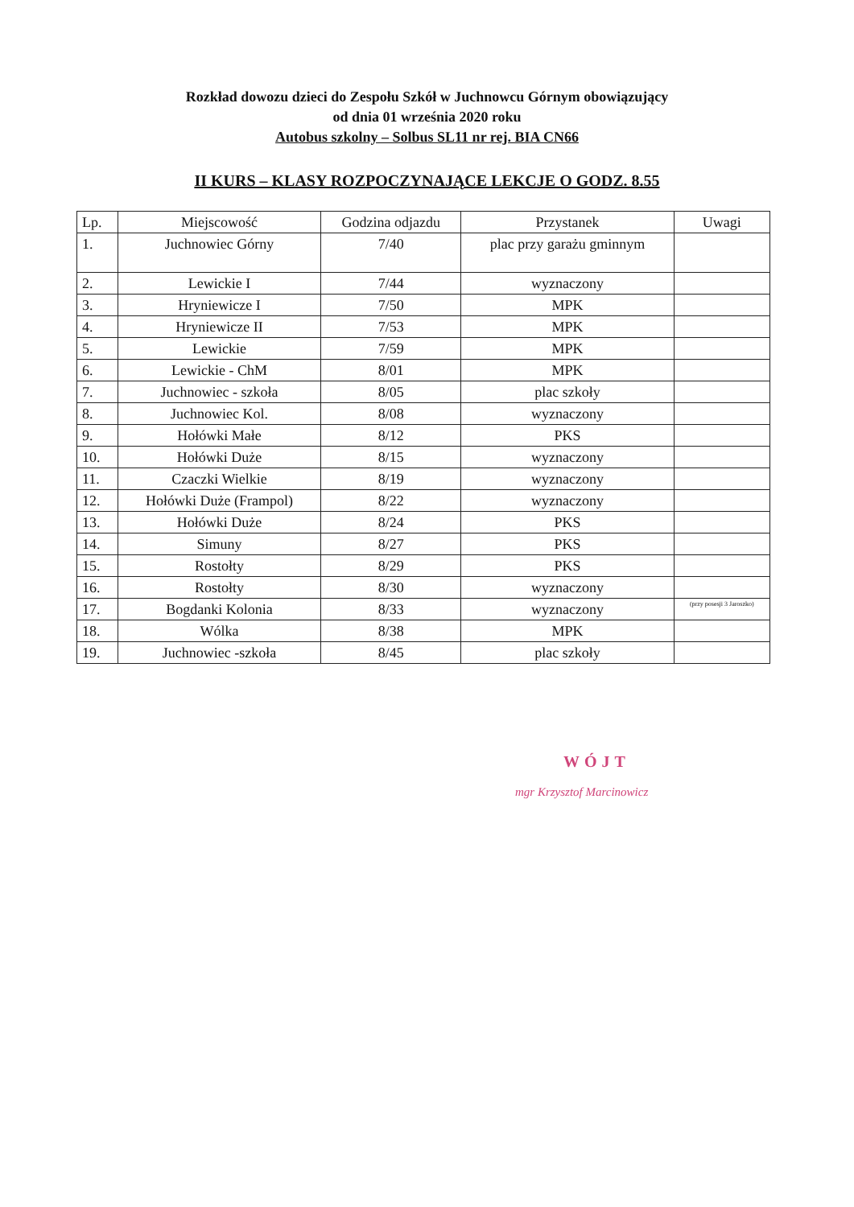Rozkład dowozu dzieci do Zespołu Szkół w Juchnowcu Górnym obowiązujący
od dnia 01 września 2020 roku
Autobus szkolny – Solbus SL11 nr rej. BIA CN66
II KURS – KLASY ROZPOCZYNAJĄCE LEKCJE O GODZ. 8.55
| Lp. | Miejscowość | Godzina odjazdu | Przystanek | Uwagi |
| --- | --- | --- | --- | --- |
| 1. | Juchnowiec Górny | 7/40 | plac przy garażu gminnym | |
| 2. | Lewickie I | 7/44 | wyznaczony | |
| 3. | Hryniewicze I | 7/50 | MPK | |
| 4. | Hryniewicze II | 7/53 | MPK | |
| 5. | Lewickie | 7/59 | MPK | |
| 6. | Lewickie - ChM | 8/01 | MPK | |
| 7. | Juchnowiec - szkoła | 8/05 | plac szkoły | |
| 8. | Juchnowiec Kol. | 8/08 | wyznaczony | |
| 9. | Hołówki Małe | 8/12 | PKS | |
| 10. | Hołówki Duże | 8/15 | wyznaczony | |
| 11. | Czaczki Wielkie | 8/19 | wyznaczony | |
| 12. | Hołówki Duże (Frampol) | 8/22 | wyznaczony | |
| 13. | Hołówki Duże | 8/24 | PKS | |
| 14. | Simuny | 8/27 | PKS | |
| 15. | Rostołty | 8/29 | PKS | |
| 16. | Rostołty | 8/30 | wyznaczony | |
| 17. | Bogdanki Kolonia | 8/33 | wyznaczony | (przy posesji 3 Jaroszko) |
| 18. | Wólka | 8/38 | MPK | |
| 19. | Juchnowiec -szkoła | 8/45 | plac szkoły | |
WÓJT
mgr Krzysztof Marcinowicz